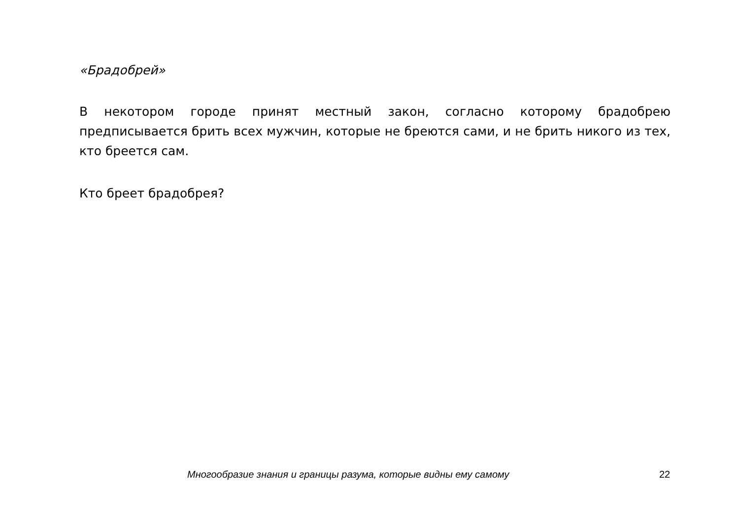«Брадобрей»
В некотором городе принят местный закон, согласно которому брадобрею предписывается брить всех мужчин, которые не бреются сами, и не брить никого из тех, кто бреется сам.
Кто бреет брадобрея?
Многообразие знания и границы разума, которые видны ему самому 22